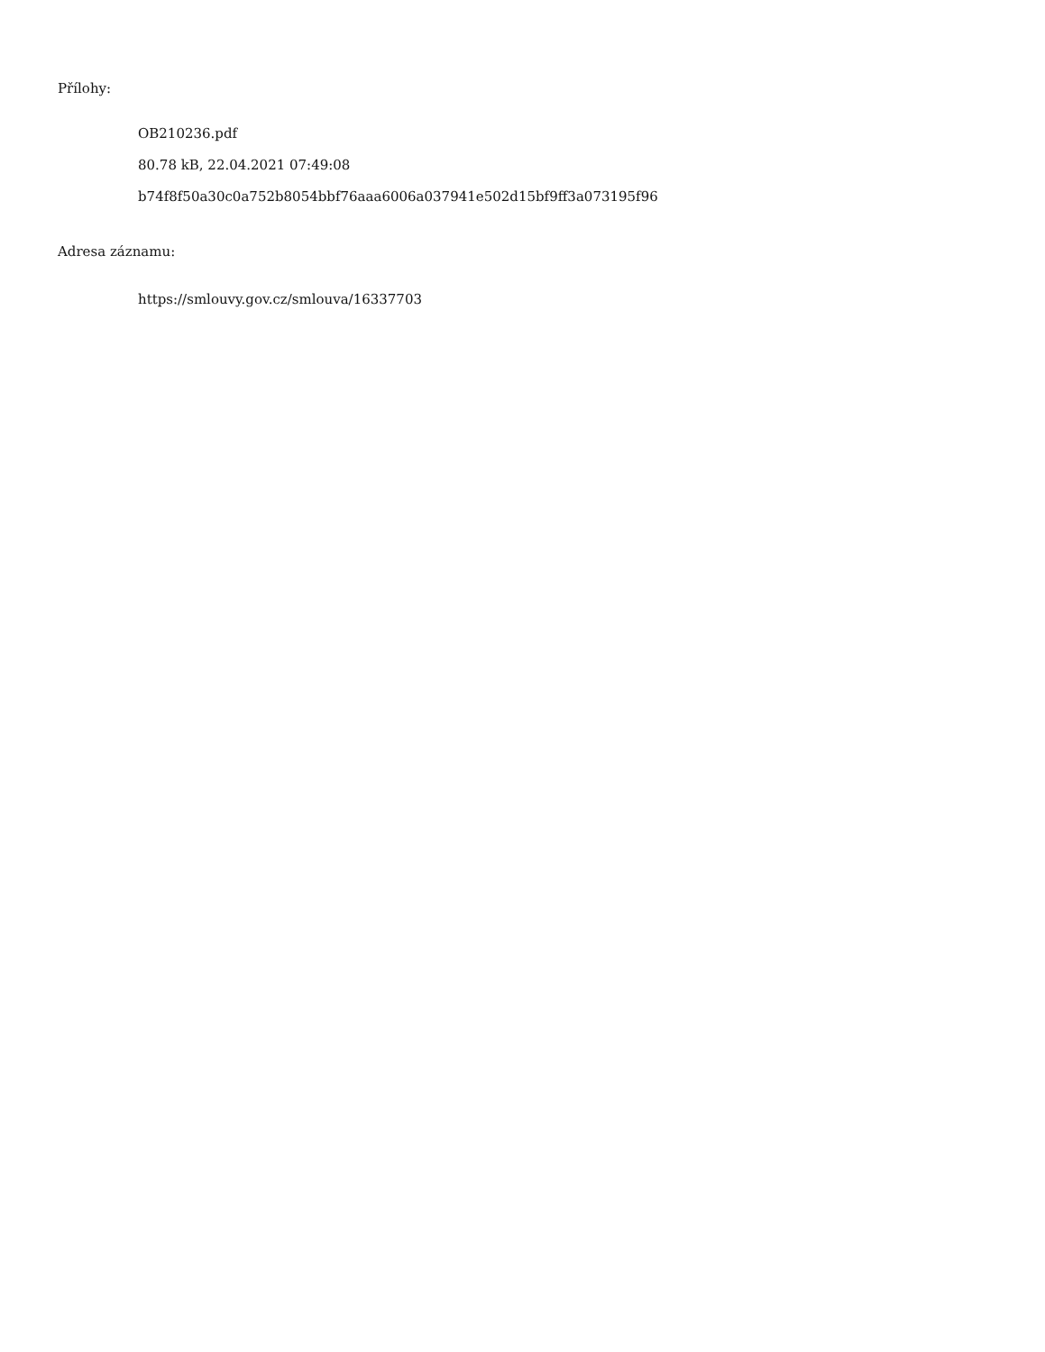Přílohy:
OB210236.pdf
80.78 kB, 22.04.2021 07:49:08
b74f8f50a30c0a752b8054bbf76aaa6006a037941e502d15bf9ff3a073195f96
Adresa záznamu:
https://smlouvy.gov.cz/smlouva/16337703